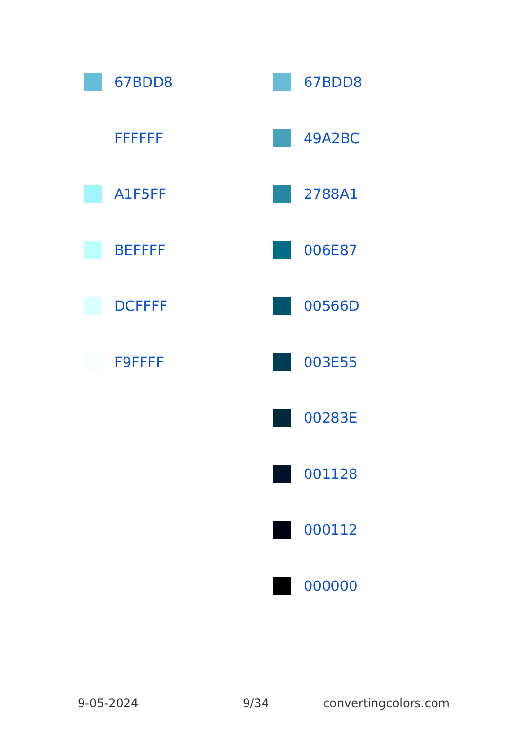67BDD8
FFFFFF
A1F5FF
BEFFFF
DCFFFF
F9FFFF
67BDD8
49A2BC
2788A1
006E87
00566D
003E55
00283E
001128
000112
000000
9-05-2024 9/34 convertingcolors.com